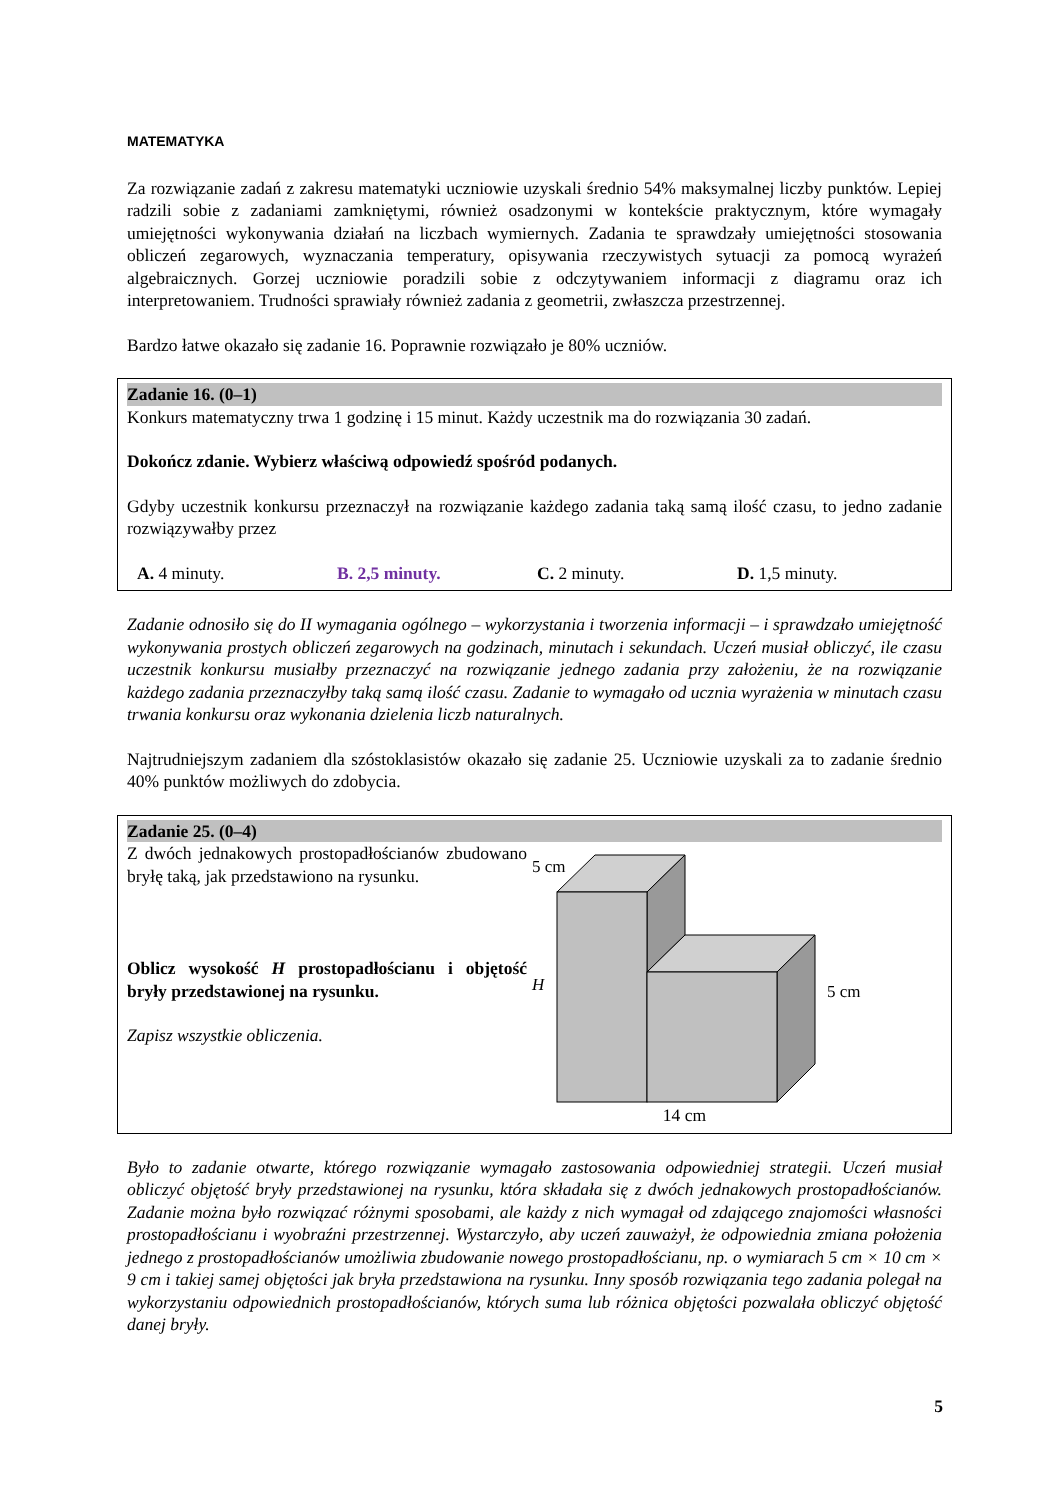MATEMATYKA
Za rozwiązanie zadań z zakresu matematyki uczniowie uzyskali średnio 54% maksymalnej liczby punktów. Lepiej radzili sobie z zadaniami zamkniętymi, również osadzonymi w kontekście praktycznym, które wymagały umiejętności wykonywania działań na liczbach wymiernych. Zadania te sprawdzały umiejętności stosowania obliczeń zegarowych, wyznaczania temperatury, opisywania rzeczywistych sytuacji za pomocą wyrażeń algebraicznych. Gorzej uczniowie poradzili sobie z odczytywaniem informacji z diagramu oraz ich interpretowaniem. Trudności sprawiały również zadania z geometrii, zwłaszcza przestrzennej.
Bardzo łatwe okazało się zadanie 16. Poprawnie rozwiązało je 80% uczniów.
Zadanie 16. (0–1)
Konkurs matematyczny trwa 1 godzinę i 15 minut. Każdy uczestnik ma do rozwiązania 30 zadań.
Dokończ zdanie. Wybierz właściwą odpowiedź spośród podanych.
Gdyby uczestnik konkursu przeznaczył na rozwiązanie każdego zadania taką samą ilość czasu, to jedno zadanie rozwiązywałby przez
A. 4 minuty. B. 2,5 minuty. C. 2 minuty. D. 1,5 minuty.
Zadanie odnosiło się do II wymagania ogólnego – wykorzystania i tworzenia informacji – i sprawdzało umiejętność wykonywania prostych obliczeń zegarowych na godzinach, minutach i sekundach. Uczeń musiał obliczyć, ile czasu uczestnik konkursu musiałby przeznaczyć na rozwiązanie jednego zadania przy założeniu, że na rozwiązanie każdego zadania przeznaczyłby taką samą ilość czasu. Zadanie to wymagało od ucznia wyrażenia w minutach czasu trwania konkursu oraz wykonania dzielenia liczb naturalnych.
Najtrudniejszym zadaniem dla szóstoklasistów okazało się zadanie 25. Uczniowie uzyskali za to zadanie średnio 40% punktów możliwych do zdobycia.
Zadanie 25. (0–4)
Z dwóch jednakowych prostopadłościanów zbudowano bryłę taką, jak przedstawiono na rysunku.
Oblicz wysokość H prostopadłościanu i objętość bryły przedstawionej na rysunku.
Zapisz wszystkie obliczenia.
5 cm
H
5 cm
14 cm
Było to zadanie otwarte, którego rozwiązanie wymagało zastosowania odpowiedniej strategii. Uczeń musiał obliczyć objętość bryły przedstawionej na rysunku, która składała się z dwóch jednakowych prostopadłościanów. Zadanie można było rozwiązać różnymi sposobami, ale każdy z nich wymagał od zdającego znajomości własności prostopadłościanu i wyobraźni przestrzennej. Wystarczyło, aby uczeń zauważył, że odpowiednia zmiana położenia jednego z prostopadłościanów umożliwia zbudowanie nowego prostopadłościanu, np. o wymiarach 5 cm × 10 cm × 9 cm i takiej samej objętości jak bryła przedstawiona na rysunku. Inny sposób rozwiązania tego zadania polegał na wykorzystaniu odpowiednich prostopadłościanów, których suma lub różnica objętości pozwalała obliczyć objętość danej bryły.
5